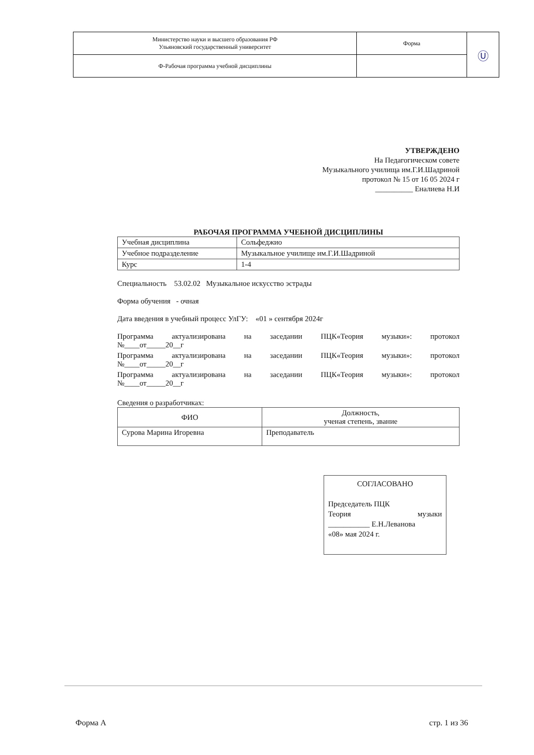| Министерство науки и высшего образования РФ Ульяновский государственный университет | Форма | Ⓤ |
| Ф-Рабочая программа учебной дисциплины | | |
УТВЕРЖДЕНО
На Педагогическом совете
Музыкального училища им.Г.И.Шадриной
протокол № 15 от 16 05 2024 г
__________ Еналиева Н.И
РАБОЧАЯ ПРОГРАММА УЧЕБНОЙ ДИСЦИПЛИНЫ
| Учебная дисциплина | Сольфеджио |
| Учебное подразделение | Музыкальное училище им.Г.И.Шадриной |
| Курс | 1-4 |
Специальность 53.02.02 Музыкальное искусство эстрады
Форма обучения - очная
Дата введения в учебный процесс УлГУ: «01 » сентября 2024г
Программа актуализирована на заседании ПЦК«Теория музыки»: протокол
№____от_____20__г
Программа актуализирована на заседании ПЦК«Теория музыки»: протокол
№____от_____20__г
Программа актуализирована на заседании ПЦК«Теория музыки»: протокол
№____от_____20__г
Сведения о разработчиках:
| ФИО | Должность, ученая степень, звание |
| --- | --- |
| Сурова Марина Игоревна | Преподаватель |
СОГЛАСОВАНО
Председатель ПЦК
Теория музыки
___________ Е.Н.Леванова
«08» мая 2024 г.
Форма А стр. 1 из 36